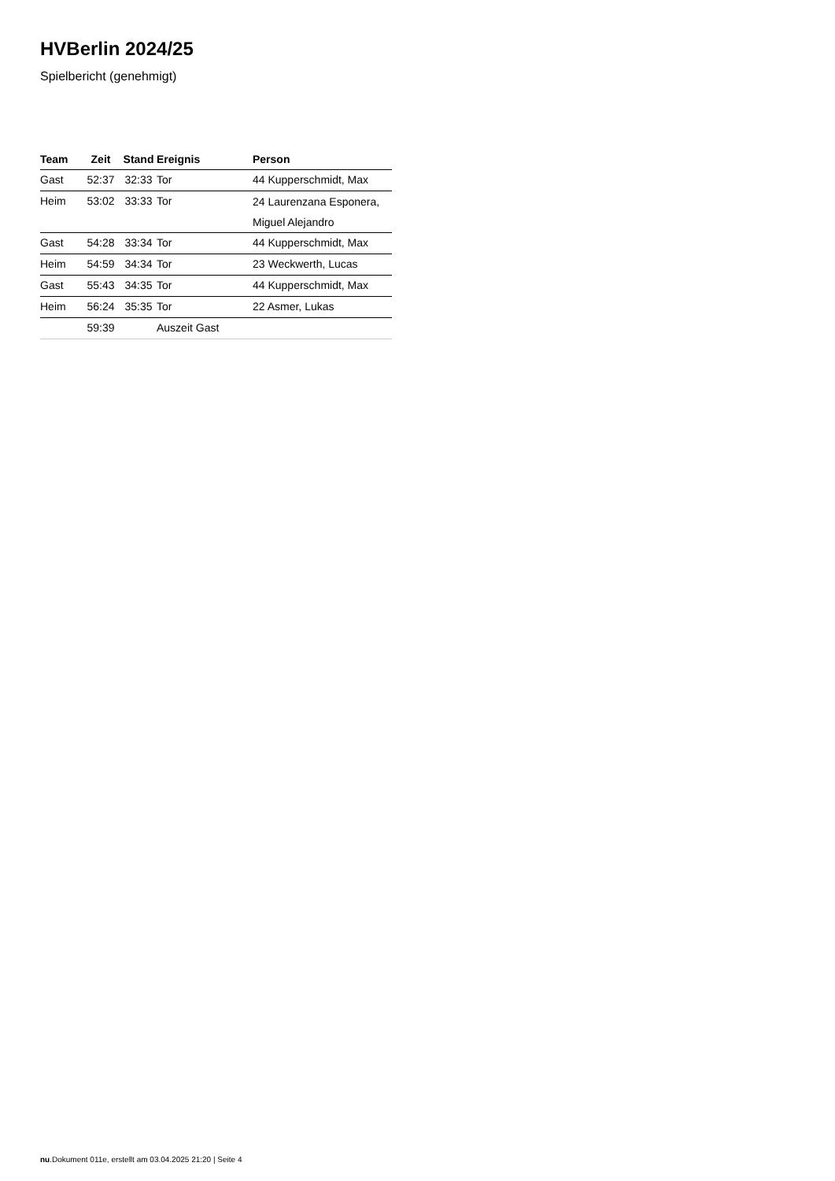HVBerlin 2024/25
Spielbericht (genehmigt)
| Team | Zeit | Stand | Ereignis | Person |
| --- | --- | --- | --- | --- |
| Gast | 52:37 | 32:33 | Tor | 44 Kupperschmidt, Max |
| Heim | 53:02 | 33:33 | Tor | 24 Laurenzana Esponera, Miguel Alejandro |
| Gast | 54:28 | 33:34 | Tor | 44 Kupperschmidt, Max |
| Heim | 54:59 | 34:34 | Tor | 23 Weckwerth, Lucas |
| Gast | 55:43 | 34:35 | Tor | 44 Kupperschmidt, Max |
| Heim | 56:24 | 35:35 | Tor | 22 Asmer, Lukas |
| | 59:39 | | Auszeit Gast | |
nu.Dokument 011e, erstellt am 03.04.2025 21:20 | Seite 4